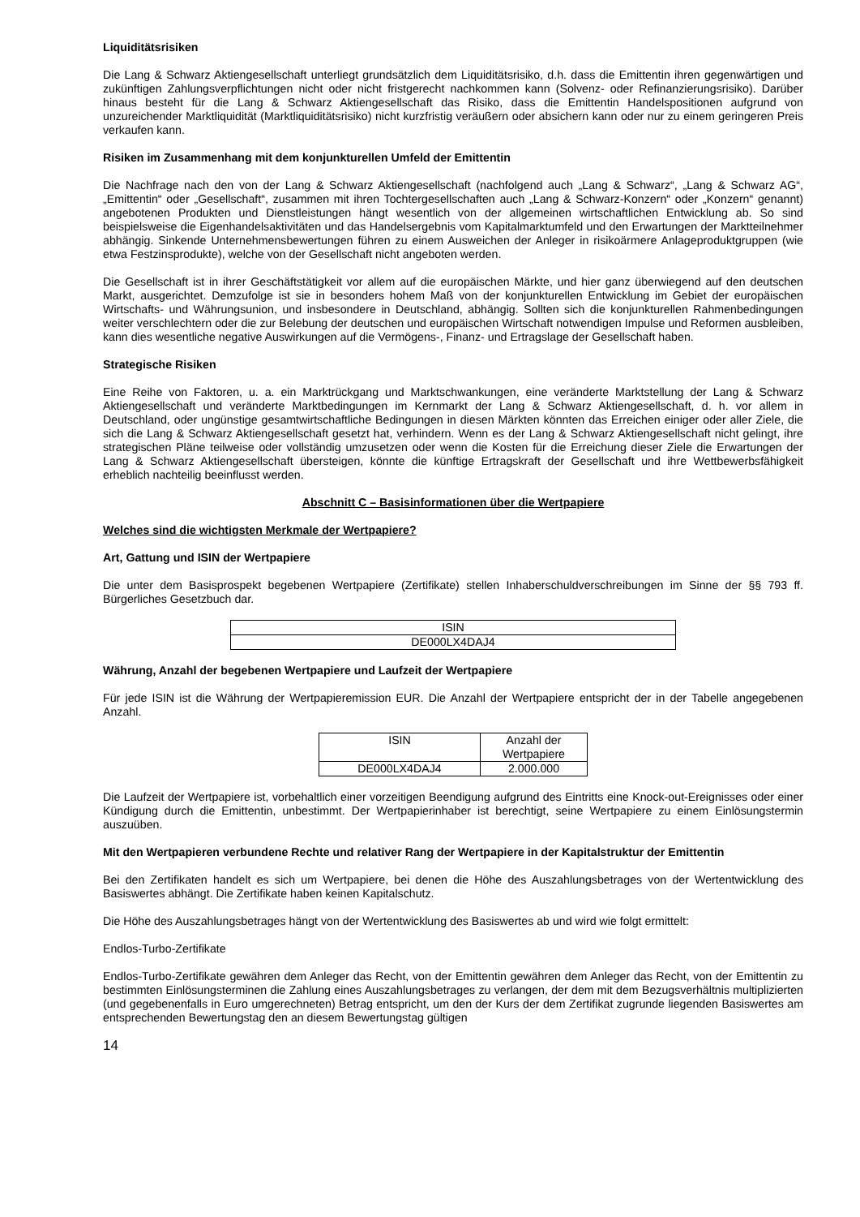Liquiditätsrisiken
Die Lang & Schwarz Aktiengesellschaft unterliegt grundsätzlich dem Liquiditätsrisiko, d.h. dass die Emittentin ihren gegenwärtigen und zukünftigen Zahlungsverpflichtungen nicht oder nicht fristgerecht nachkommen kann (Solvenz- oder Refinanzierungsrisiko). Darüber hinaus besteht für die Lang & Schwarz Aktiengesellschaft das Risiko, dass die Emittentin Handelspositionen aufgrund von unzureichender Marktliquidität (Marktliquiditätsrisiko) nicht kurzfristig veräußern oder absichern kann oder nur zu einem geringeren Preis verkaufen kann.
Risiken im Zusammenhang mit dem konjunkturellen Umfeld der Emittentin
Die Nachfrage nach den von der Lang & Schwarz Aktiengesellschaft (nachfolgend auch „Lang & Schwarz“, „Lang & Schwarz AG“, „Emittentin“ oder „Gesellschaft“, zusammen mit ihren Tochtergesellschaften auch „Lang & Schwarz-Konzern“ oder „Konzern“ genannt) angebotenen Produkten und Dienstleistungen hängt wesentlich von der allgemeinen wirtschaftlichen Entwicklung ab. So sind beispielsweise die Eigenhandelsaktivitäten und das Handelsergebnis vom Kapitalmarktumfeld und den Erwartungen der Marktteilnehmer abhängig. Sinkende Unternehmensbewertungen führen zu einem Ausweichen der Anleger in risikoärmere Anlageproduktgruppen (wie etwa Festzinsprodukte), welche von der Gesellschaft nicht angeboten werden.
Die Gesellschaft ist in ihrer Geschäftstätigkeit vor allem auf die europäischen Märkte, und hier ganz überwiegend auf den deutschen Markt, ausgerichtet. Demzufolge ist sie in besonders hohem Maß von der konjunkturellen Entwicklung im Gebiet der europäischen Wirtschafts- und Währungsunion, und insbesondere in Deutschland, abhängig. Sollten sich die konjunkturellen Rahmenbedingungen weiter verschlechtern oder die zur Belebung der deutschen und europäischen Wirtschaft notwendigen Impulse und Reformen ausbleiben, kann dies wesentliche negative Auswirkungen auf die Vermögens-, Finanz- und Ertragslage der Gesellschaft haben.
Strategische Risiken
Eine Reihe von Faktoren, u. a. ein Marktrückgang und Marktschwankungen, eine veränderte Marktstellung der Lang & Schwarz Aktiengesellschaft und veränderte Marktbedingungen im Kernmarkt der Lang & Schwarz Aktiengesellschaft, d. h. vor allem in Deutschland, oder ungünstige gesamtwirtschaftliche Bedingungen in diesen Märkten könnten das Erreichen einiger oder aller Ziele, die sich die Lang & Schwarz Aktiengesellschaft gesetzt hat, verhindern. Wenn es der Lang & Schwarz Aktiengesellschaft nicht gelingt, ihre strategischen Pläne teilweise oder vollständig umzusetzen oder wenn die Kosten für die Erreichung dieser Ziele die Erwartungen der Lang & Schwarz Aktiengesellschaft übersteigen, könnte die künftige Ertragskraft der Gesellschaft und ihre Wettbewerbsfähigkeit erheblich nachteilig beeinflusst werden.
Abschnitt C – Basisinformationen über die Wertpapiere
Welches sind die wichtigsten Merkmale der Wertpapiere?
Art, Gattung und ISIN der Wertpapiere
Die unter dem Basisprospekt begebenen Wertpapiere (Zertifikate) stellen Inhaberschuldverschreibungen im Sinne der §§ 793 ff. Bürgerliches Gesetzbuch dar.
| ISIN |
| DE000LX4DAJ4 |
Währung, Anzahl der begebenen Wertpapiere und Laufzeit der Wertpapiere
Für jede ISIN ist die Währung der Wertpapieremission EUR. Die Anzahl der Wertpapiere entspricht der in der Tabelle angegebenen Anzahl.
| ISIN | Anzahl der Wertpapiere |
| DE000LX4DAJ4 | 2.000.000 |
Die Laufzeit der Wertpapiere ist, vorbehaltlich einer vorzeitigen Beendigung aufgrund des Eintritts eine Knock-out-Ereignisses oder einer Kündigung durch die Emittentin, unbestimmt. Der Wertpapierinhaber ist berechtigt, seine Wertpapiere zu einem Einlösungstermin auszuüben.
Mit den Wertpapieren verbundene Rechte und relativer Rang der Wertpapiere in der Kapitalstruktur der Emittentin
Bei den Zertifikaten handelt es sich um Wertpapiere, bei denen die Höhe des Auszahlungsbetrages von der Wertentwicklung des Basiswertes abhängt. Die Zertifikate haben keinen Kapitalschutz.
Die Höhe des Auszahlungsbetrages hängt von der Wertentwicklung des Basiswertes ab und wird wie folgt ermittelt:
Endlos-Turbo-Zertifikate
Endlos-Turbo-Zertifikate gewähren dem Anleger das Recht, von der Emittentin gewähren dem Anleger das Recht, von der Emittentin zu bestimmten Einlösungsterminen die Zahlung eines Auszahlungsbetrages zu verlangen, der dem mit dem Bezugsverhältnis multiplizierten (und gegebenenfalls in Euro umgerechneten) Betrag entspricht, um den der Kurs der dem Zertifikat zugrunde liegenden Basiswertes am entsprechenden Bewertungstag den an diesem Bewertungstag gültigen
14